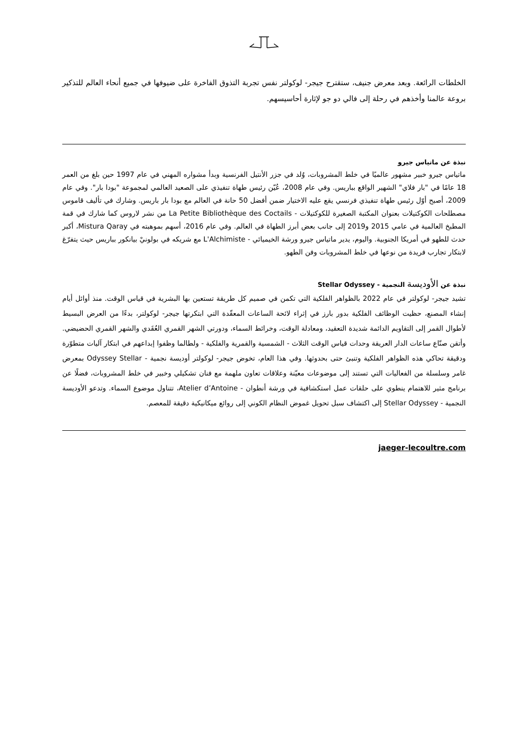الخلطات الرائعة. وبعد معرض جنيف، ستقترح جيجر- لوكولتر نفس تجربة التذوق الفاخرة على ضيوفها في جميع أنحاء العالم للتذكير بروعة عالمنا وأخذهم في رحلة إلى فالي دو جو لإثارة أحاسيسهم.
نبذة عن ماتياس جيرو
ماتياس جيرو خبير مشهور عالميًا في خلط المشروبات، وُلد في جزر الأنتيل الفرنسية وبدأ مشواره المهني في عام 1997 حين بلغ من العمر 18 عامًا في "بار فلاي" الشهير الواقع بباريس. وفي عام 2008، عُيّن رئيس طهاة تنفيذي على الصعيد العالمي لمجموعة "بودا بار". وفي عام 2009، أصبح أوّل رئيس طهاة تنفيذي فرنسي يقع عليه الاختيار ضمن أفضل 50 حانة في العالم مع بودا بار باريس. وشارك في تأليف قاموس مصطلحات الكوكتيلات بعنوان المكتبة الصغيرة للكوكتيلات - La Petite Bibliothèque des Coctails من نشر لاروس كما شارك في قمة المطبخ العالمية في عامي 2015 و2019 إلى جانب بعض أبرز الطهاة في العالم. وفي عام 2016، أسهم بموهبته في Mistura Qaray، أكبر حدث للطهو في أمريكا الجنوبية. واليوم، يدير ماتياس جيرو ورشة الخيميائي - L'Alchimiste مع شريكه في بولونيْ بيانكور بباريس حيث يتفرّغ لابتكار تجارب فريدة من نوعها في خلط المشروبات وفن الطهو.
نبذة عن الأوديسة النجمية - Stellar Odyssey
تشيد جيجر- لوكولتر في عام 2022 بالظواهر الفلكية التي تكمن في صميم كل طريقة تستعين بها البشرية في قياس الوقت. منذ أوائل أيام إنشاء المصنع، حظيت الوظائف الفلكية بدور بارز في إثراء لائحة الساعات المعقّدة التي ابتكرتها جيجر- لوكولتر، بدءًا من العرض البسيط لأطوال القمر إلى التقاويم الدائمة شديدة التعقيد، ومعادلة الوقت، وخرائط السماء، ودورتي الشهر القمري العُقَدي والشهر القمري الحضيضي. وأتقن صنّاع ساعات الدار العريقة وحدات قياس الوقت الثلاث - الشمسية والقمرية والفلكية - ولطالما وظفوا إبداعهم في ابتكار آليات متطوّرة ودقيقة تحاكي هذه الظواهر الفلكية وتنبئ حتى بحدوثها. وفي هذا العام، تخوض جيجر- لوكولتر أوديسة نجمية - Odyssey Stellar بمعرض غامر وسلسلة من الفعاليات التي تستند إلى موضوعات معيّنة وعلاقات تعاون ملهمة مع فنان تشكيلي وخبير في خلط المشروبات، فضلًا عن برنامج مثير للاهتمام ينطوي على حلقات عمل استكشافية في ورشة أنطوان - Atelier d’Antoine، تتناول موضوع السماء. وتدعو الأوديسة النجمية - Stellar Odyssey إلى اكتشاف سبل تحويل غموض النظام الكوني إلى روائع ميكانيكية دقيقة للمعصم.
jaeger-lecoultre.com